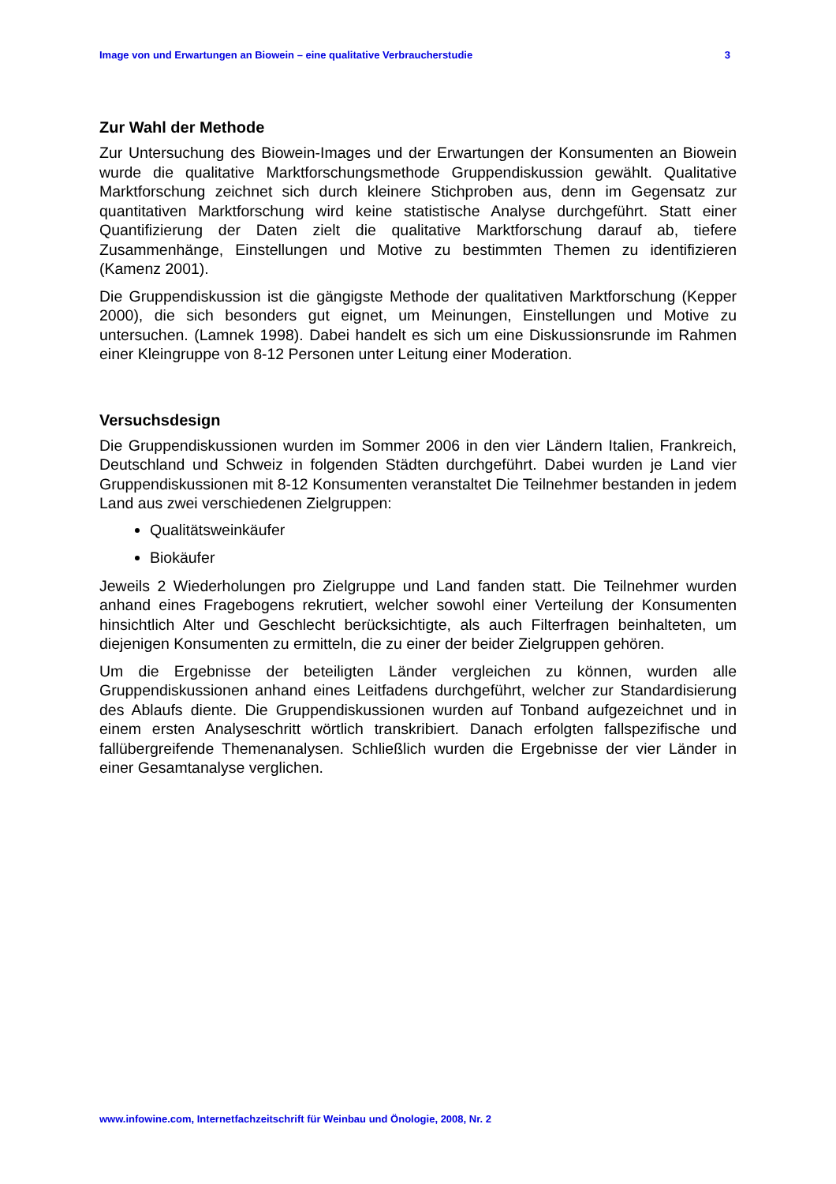Image von und Erwartungen an Biowein – eine qualitative Verbraucherstudie 3
Zur Wahl der Methode
Zur Untersuchung des Biowein-Images und der Erwartungen der Konsumenten an Biowein wurde die qualitative Marktforschungsmethode Gruppendiskussion gewählt. Qualitative Marktforschung zeichnet sich durch kleinere Stichproben aus, denn im Gegensatz zur quantitativen Marktforschung wird keine statistische Analyse durchgeführt. Statt einer Quantifizierung der Daten zielt die qualitative Marktforschung darauf ab, tiefere Zusammenhänge, Einstellungen und Motive zu bestimmten Themen zu identifizieren (Kamenz 2001).
Die Gruppendiskussion ist die gängigste Methode der qualitativen Marktforschung (Kepper 2000), die sich besonders gut eignet, um Meinungen, Einstellungen und Motive zu untersuchen. (Lamnek 1998). Dabei handelt es sich um eine Diskussionsrunde im Rahmen einer Kleingruppe von 8-12 Personen unter Leitung einer Moderation.
Versuchsdesign
Die Gruppendiskussionen wurden im Sommer 2006 in den vier Ländern Italien, Frankreich, Deutschland und Schweiz in folgenden Städten durchgeführt. Dabei wurden je Land vier Gruppendiskussionen mit 8-12 Konsumenten veranstaltet Die Teilnehmer bestanden in jedem Land aus zwei verschiedenen Zielgruppen:
Qualitätsweinkäufer
Biokäufer
Jeweils 2 Wiederholungen pro Zielgruppe und Land fanden statt. Die Teilnehmer wurden anhand eines Fragebogens rekrutiert, welcher sowohl einer Verteilung der Konsumenten hinsichtlich Alter und Geschlecht berücksichtigte, als auch Filterfragen beinhalteten, um diejenigen Konsumenten zu ermitteln, die zu einer der beider Zielgruppen gehören.
Um die Ergebnisse der beteiligten Länder vergleichen zu können, wurden alle Gruppendiskussionen anhand eines Leitfadens durchgeführt, welcher zur Standardisierung des Ablaufs diente. Die Gruppendiskussionen wurden auf Tonband aufgezeichnet und in einem ersten Analyseschritt wörtlich transkribiert. Danach erfolgten fallspezifische und fallübergreifende Themenanalysen. Schließlich wurden die Ergebnisse der vier Länder in einer Gesamtanalyse verglichen.
www.infowine.com, Internetfachzeitschrift für Weinbau und Önologie, 2008, Nr. 2